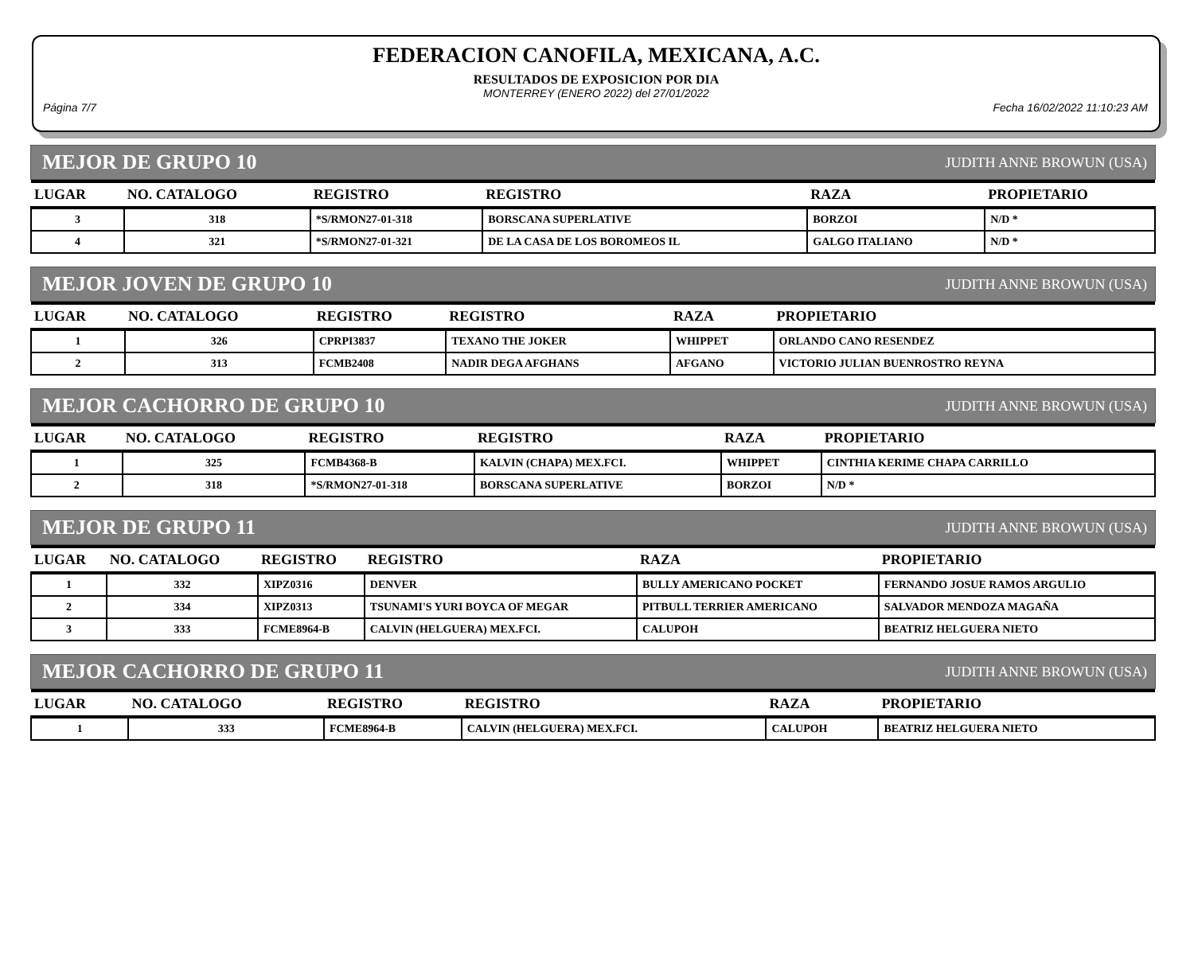FEDERACION CANOFILA, MEXICANA, A.C.
RESULTADOS DE EXPOSICION POR DIA
MONTERREY (ENERO 2022) del 27/01/2022
Página 7/7 Fecha 16/02/2022 11:10:23 AM
MEJOR DE GRUPO 10 JUDITH ANNE BROWUN (USA)
| LUGAR | NO. CATALOGO | REGISTRO | REGISTRO | RAZA | PROPIETARIO |
| --- | --- | --- | --- | --- | --- |
| 3 | 318 | *S/RMON27-01-318 | BORSCANA SUPERLATIVE | BORZOI | N/D * |
| 4 | 321 | *S/RMON27-01-321 | DE LA CASA DE LOS BOROMEOS IL | GALGO ITALIANO | N/D * |
MEJOR JOVEN DE GRUPO 10 JUDITH ANNE BROWUN (USA)
| LUGAR | NO. CATALOGO | REGISTRO | REGISTRO | RAZA | PROPIETARIO |
| --- | --- | --- | --- | --- | --- |
| 1 | 326 | CPRPI3837 | TEXANO THE JOKER | WHIPPET | ORLANDO CANO RESENDEZ |
| 2 | 313 | FCMB2408 | NADIR DEGA AFGHANS | AFGANO | VICTORIO JULIAN BUENROSTRO REYNA |
MEJOR CACHORRO DE GRUPO 10 JUDITH ANNE BROWUN (USA)
| LUGAR | NO. CATALOGO | REGISTRO | REGISTRO | RAZA | PROPIETARIO |
| --- | --- | --- | --- | --- | --- |
| 1 | 325 | FCMB4368-B | KALVIN (CHAPA) MEX.FCI. | WHIPPET | CINTHIA KERIME CHAPA CARRILLO |
| 2 | 318 | *S/RMON27-01-318 | BORSCANA SUPERLATIVE | BORZOI | N/D * |
MEJOR DE GRUPO 11 JUDITH ANNE BROWUN (USA)
| LUGAR | NO. CATALOGO | REGISTRO | REGISTRO | RAZA | PROPIETARIO |
| --- | --- | --- | --- | --- | --- |
| 1 | 332 | XIPZ0316 | DENVER | BULLY AMERICANO POCKET | FERNANDO JOSUE RAMOS ARGULIO |
| 2 | 334 | XIPZ0313 | TSUNAMI'S YURI BOYCA OF MEGAR | PITBULL TERRIER AMERICANO | SALVADOR MENDOZA MAGAÑA |
| 3 | 333 | FCME8964-B | CALVIN (HELGUERA) MEX.FCI. | CALUPOH | BEATRIZ HELGUERA NIETO |
MEJOR CACHORRO DE GRUPO 11 JUDITH ANNE BROWUN (USA)
| LUGAR | NO. CATALOGO | REGISTRO | REGISTRO | RAZA | PROPIETARIO |
| --- | --- | --- | --- | --- | --- |
| 1 | 333 | FCME8964-B | CALVIN (HELGUERA) MEX.FCI. | CALUPOH | BEATRIZ HELGUERA NIETO |